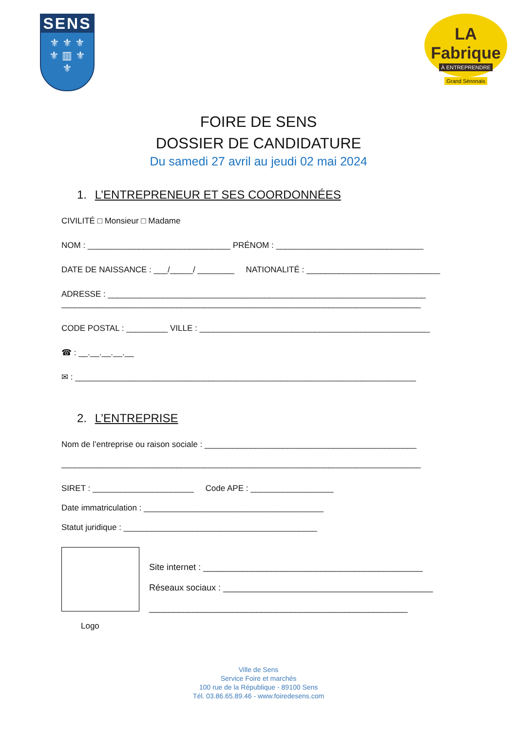SENS
⚜ ⚜ ⚜
⚜ ▥ ⚜
⚜
LA Fabrique
À ENTREPRENDRE
Grand Sénonais
FOIRE DE SENS
DOSSIER DE CANDIDATURE
Du samedi 27 avril au jeudi 02 mai 2024
1. L’ENTREPRENEUR ET SES COORDONNÉES
CIVILITÉ □ Monsieur □ Madame
NOM : _______________________________ PRÉNOM : ________________________________
DATE DE NAISSANCE : ___/_____/ ________ NATIONALITÉ : _____________________________
ADRESSE : _____________________________________________________________________
______________________________________________________________________________
CODE POSTAL : _________ VILLE : __________________________________________________
☎ : __.__.__.__.__
✉ : __________________________________________________________________________
2. L’ENTREPRISE
Nom de l’entreprise ou raison sociale : ______________________________________________
______________________________________________________________________________
SIRET : ______________________ Code APE : __________________
Date immatriculation : _______________________________________
Statut juridique : __________________________________________
Logo
Site internet : _____________________________________________
Réseaux sociaux : ___________________________________________
_____________________________________________________
Ville de Sens
Service Foire et marchés
100 rue de la République - 89100 Sens
Tél. 03.86.65.89.46 - www.foiredesens.com